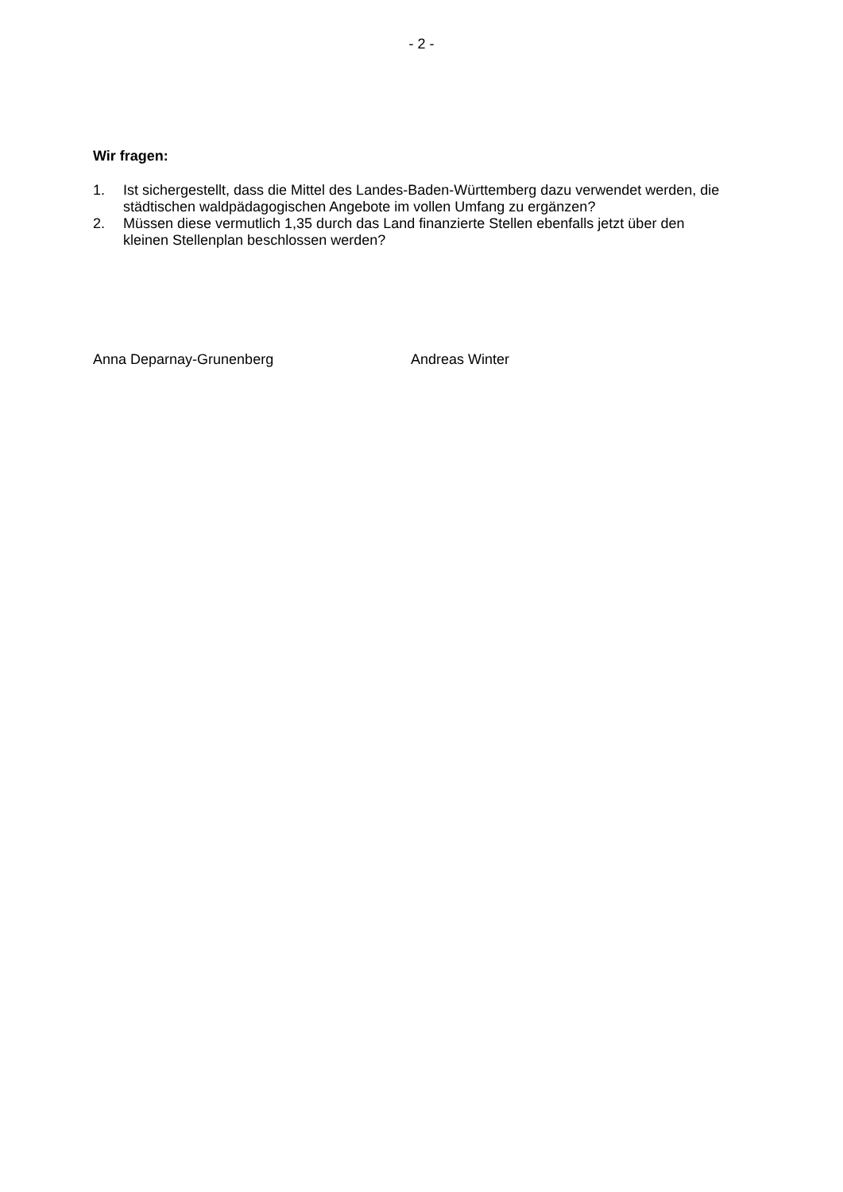- 2 -
Wir fragen:
1. Ist sichergestellt, dass die Mittel des Landes-Baden-Württemberg dazu verwendet werden, die städtischen waldpädagogischen Angebote im vollen Umfang zu ergänzen?
2. Müssen diese vermutlich 1,35 durch das Land finanzierte Stellen ebenfalls jetzt über den kleinen Stellenplan beschlossen werden?
Anna Deparnay-Grunenberg
Andreas Winter